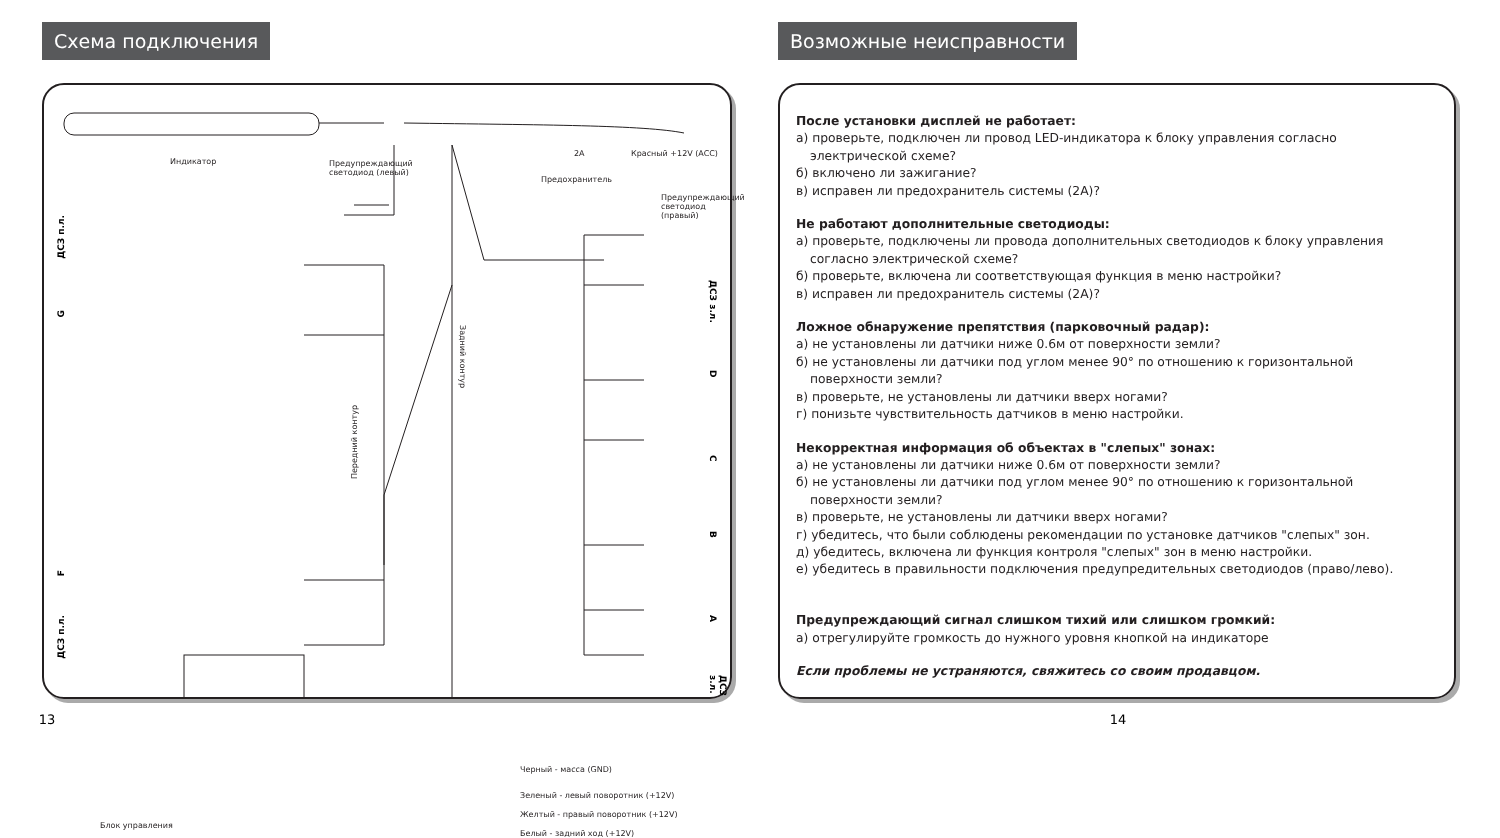Схема подключения
Индикатор
Предупреждающий
светодиод (левый)
2A Красный +12V (ACC)
Предохранитель
Предупреждающий
светодиод (правый)
ДСЗ п.л.
G
F
ДСЗ п.л.
Передний контур
Задний контур
ДСЗ з.л.
D
C
B
A
ДСЗ з.л.
Черный - масса (GND)
Зеленый - левый поворотник (+12V)
Желтый - правый поворотник (+12V)
Белый - задний ход (+12V)
Блок управления
13
Возможные неисправности
После установки дисплей не работает:
а) проверьте, подключен ли провод LED-индикатора к блоку управления согласно
электрической схеме?
б) включено ли зажигание?
в) исправен ли предохранитель системы (2A)?
Не работают дополнительные светодиоды:
а) проверьте, подключены ли провода дополнительных светодиодов к блоку управления
согласно электрической схеме?
б) проверьте, включена ли соответствующая функция в меню настройки?
в) исправен ли предохранитель системы (2A)?
Ложное обнаружение препятствия (парковочный радар):
а) не установлены ли датчики ниже 0.6м от поверхности земли?
б) не установлены ли датчики под углом менее 90° по отношению к горизонтальной
поверхности земли?
в) проверьте, не установлены ли датчики вверх ногами?
г) понизьте чувствительность датчиков в меню настройки.
Некорректная информация об объектах в "слепых" зонах:
а) не установлены ли датчики ниже 0.6м от поверхности земли?
б) не установлены ли датчики под углом менее 90° по отношению к горизонтальной
поверхности земли?
в) проверьте, не установлены ли датчики вверх ногами?
г) убедитесь, что были соблюдены рекомендации по установке датчиков "слепых" зон.
д) убедитесь, включена ли функция контроля "слепых" зон в меню настройки.
е) убедитесь в правильности подключения предупредительных светодиодов (право/лево).
Предупреждающий сигнал слишком тихий или слишком громкий:
а) отрегулируйте громкость до нужного уровня кнопкой на индикаторе
Если проблемы не устраняются, свяжитесь со своим продавцом.
14